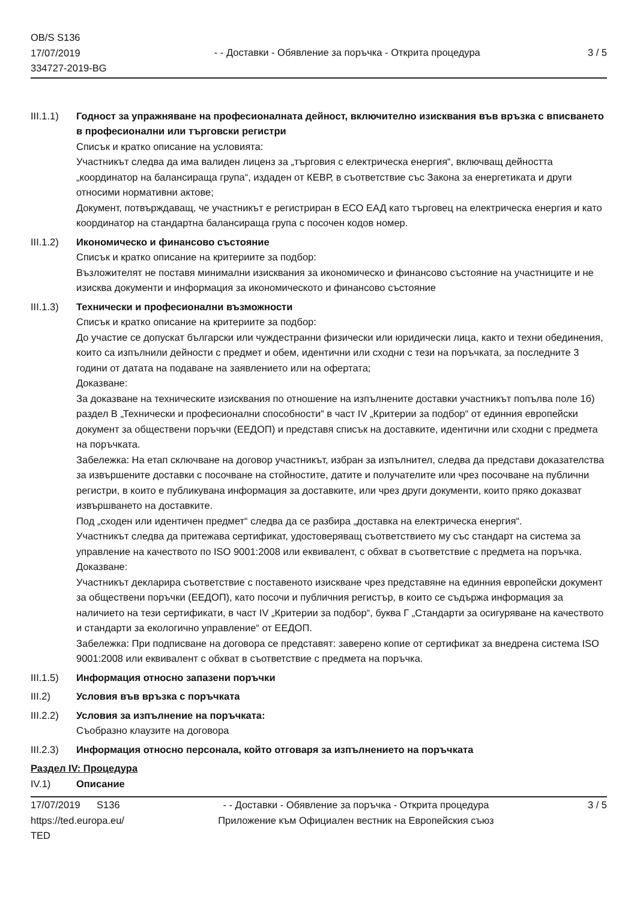OB/S S136
17/07/2019
334727-2019-BG
- - Доставки - Обявление за поръчка - Открита процедура
3 / 5
III.1.1)
Годност за упражняване на професионалната дейност, включително изисквания във връзка с вписването в професионални или търговски регистри
Списък и кратко описание на условията:
Участникът следва да има валиден лиценз за „търговия с електрическа енергия“, включващ дейността „координатор на балансираща група“, издаден от КЕВР, в съответствие със Закона за енергетиката и други относими нормативни актове;
Документ, потвърждаващ, че участникът е регистриран в ЕСО ЕАД като търговец на електрическа енергия и като координатор на стандартна балансираща група с посочен кодов номер.
III.1.2)
Икономическо и финансово състояние
Списък и кратко описание на критериите за подбор:
Възложителят не поставя минимални изисквания за икономическо и финансово състояние на участниците и не изисква документи и информация за икономическото и финансово състояние
III.1.3)
Технически и професионални възможности
Списък и кратко описание на критериите за подбор:
До участие се допускат български или чуждестранни физически или юридически лица, както и техни обединения, които са изпълнили дейности с предмет и обем, идентични или сходни с тези на поръчката, за последните 3 години от датата на подаване на заявлението или на офертата;
Доказване:
За доказване на техническите изисквания по отношение на изпълнените доставки участникът попълва поле 1б) раздел В „Технически и професионални способности“ в част IV „Критерии за подбор“ от единния европейски документ за обществени поръчки (ЕЕДОП) и представя списък на доставките, идентични или сходни с предмета на поръчката.
Забележка: На етап сключване на договор участникът, избран за изпълнител, следва да представи доказателства за извършените доставки с посочване на стойностите, датите и получателите или чрез посочване на публични регистри, в които е публикувана информация за доставките, или чрез други документи, които пряко доказват извършването на доставките.
Под „сходен или идентичен предмет“ следва да се разбира „доставка на електрическа енергия“.
Участникът следва да притежава сертификат, удостоверяващ съответствието му със стандарт на система за управление на качеството по ISO 9001:2008 или еквивалент, с обхват в съответствие с предмета на поръчка.
Доказване:
Участникът декларира съответствие с поставеното изискване чрез представяне на единния европейски документ за обществени поръчки (ЕЕДОП), като посочи и публичния регистър, в които се съдържа информация за наличието на тези сертификати, в част IV „Критерии за подбор“, буква Г „Стандарти за осигуряване на качеството и стандарти за екологично управление“ от ЕЕДОП.
Забележка: При подписване на договора се представят: заверено копие от сертификат за внедрена система ISO 9001:2008 или еквивалент с обхват в съответствие с предмета на поръчка.
III.1.5)
Информация относно запазени поръчки
III.2) Условия във връзка с поръчката
III.2.2)
Условия за изпълнение на поръчката:
Съобразно клаузите на договора
III.2.3)
Информация относно персонала, който отговаря за изпълнението на поръчката
Раздел IV: Процедура
IV.1) Описание
17/07/2019 S136
https://ted.europa.eu/
TED
- - Доставки - Обявление за поръчка - Открита процедура
Приложение към Официален вестник на Европейския съюз
3 / 5